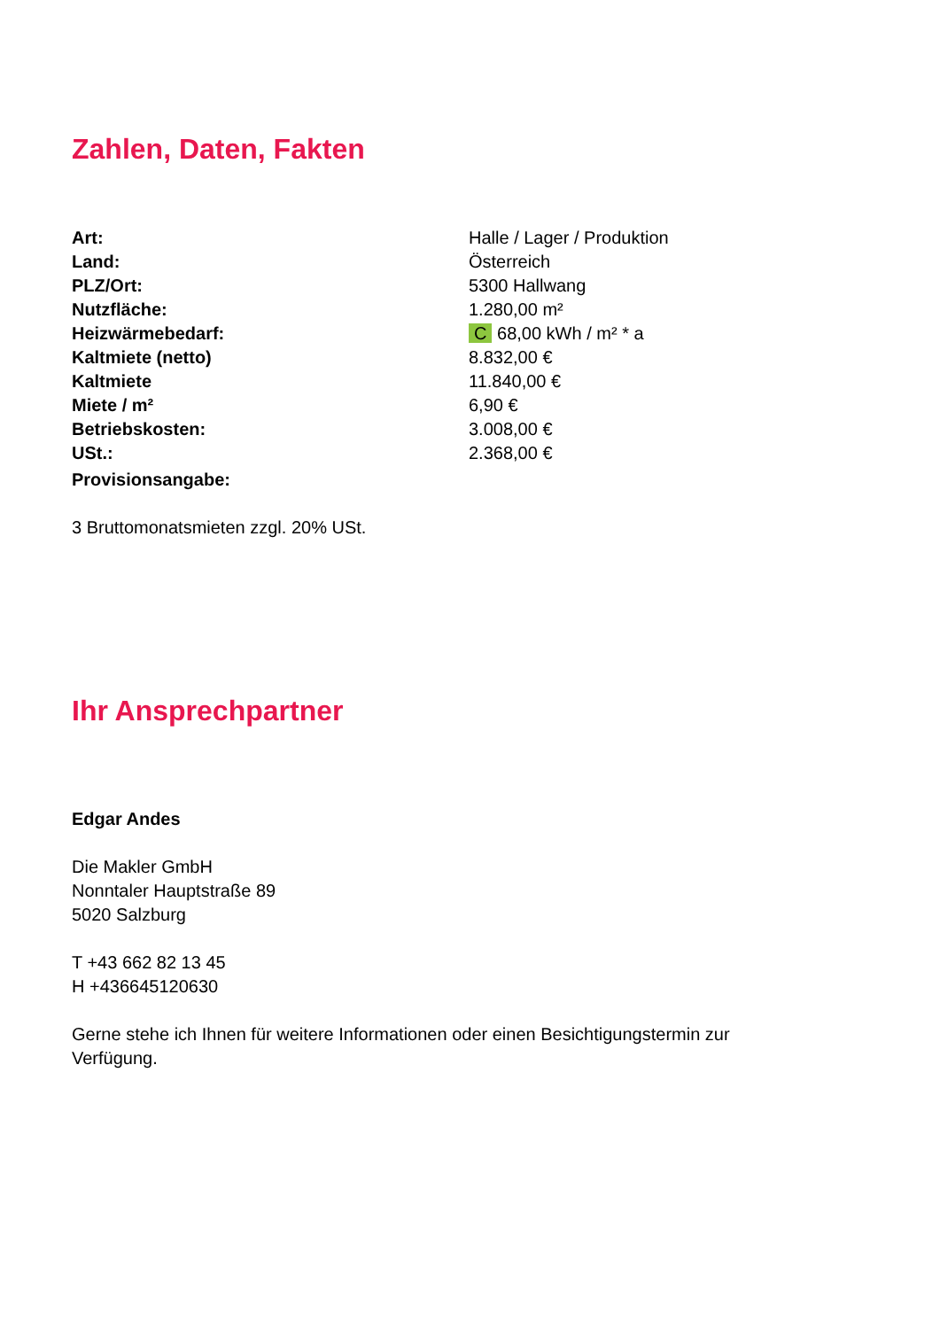Zahlen, Daten, Fakten
| Art: | Halle / Lager / Produktion |
| Land: | Österreich |
| PLZ/Ort: | 5300 Hallwang |
| Nutzfläche: | 1.280,00 m² |
| Heizwärmebedarf: | C 68,00 kWh / m² * a |
| Kaltmiete (netto) | 8.832,00 € |
| Kaltmiete | 11.840,00 € |
| Miete / m² | 6,90 € |
| Betriebskosten: | 3.008,00 € |
| USt.: | 2.368,00 € |
| Provisionsangabe: | |
3 Bruttomonatsmieten zzgl. 20% USt.
Ihr Ansprechpartner
Edgar Andes
Die Makler GmbH
Nonntaler Hauptstraße 89
5020 Salzburg
T +43 662 82 13 45
H +436645120630
Gerne stehe ich Ihnen für weitere Informationen oder einen Besichtigungstermin zur
Verfügung.